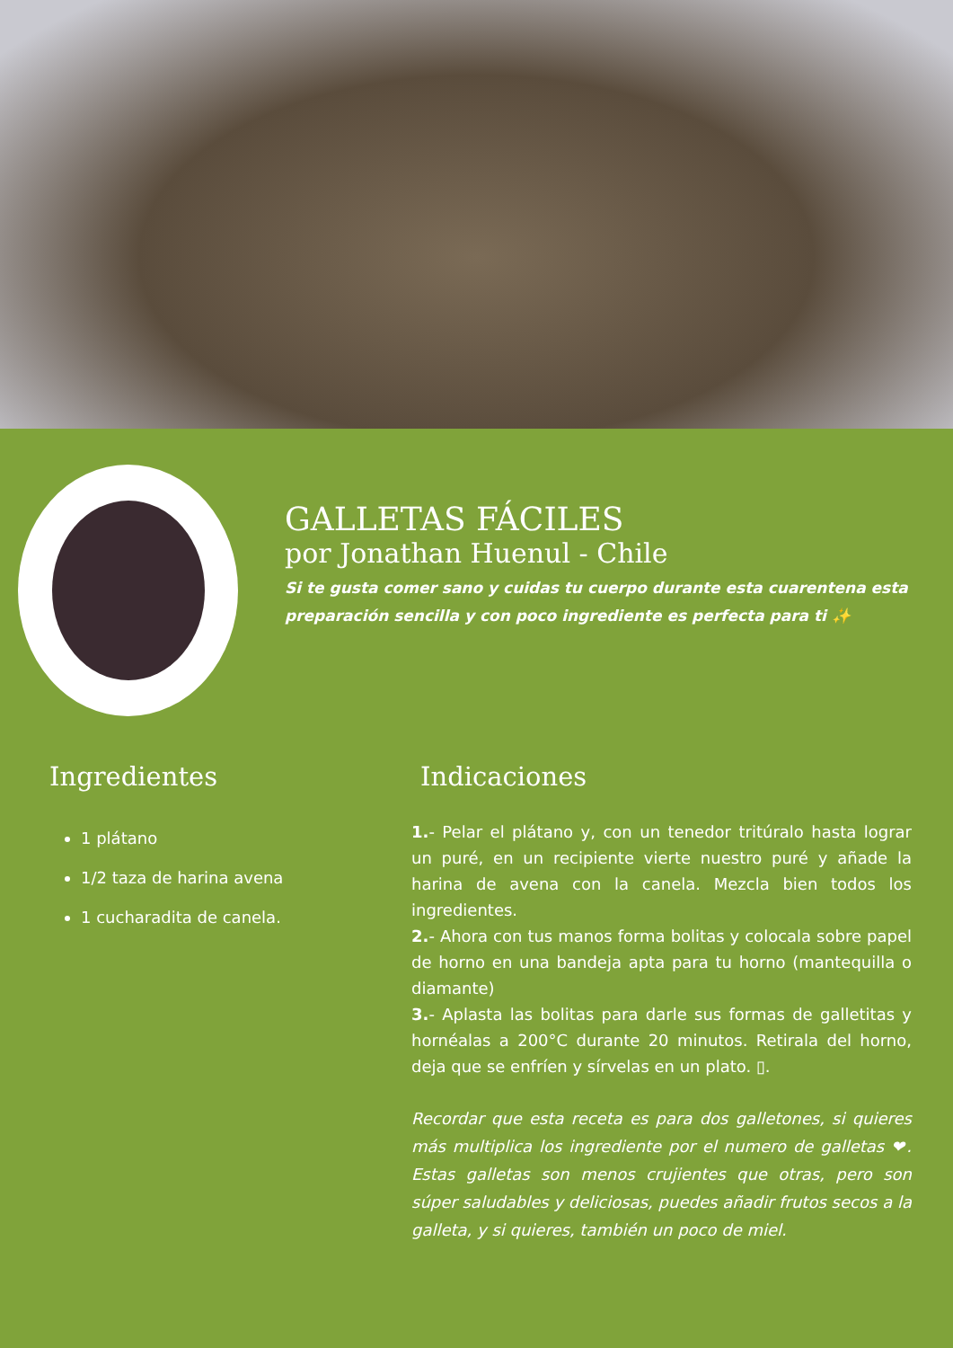GALLETAS FÁCILES
por Jonathan Huenul - Chile
Si te gusta comer sano y cuidas tu cuerpo durante esta cuarentena esta preparación sencilla y con poco ingrediente es perfecta para ti ✨
Ingredientes
1 plátano
1/2 taza de harina avena
1 cucharadita de canela.
Indicaciones
1.- Pelar el plátano y, con un tenedor tritúralo hasta lograr un puré, en un recipiente vierte nuestro puré y añade la harina de avena con la canela. Mezcla bien todos los ingredientes.
2.- Ahora con tus manos forma bolitas y colocala sobre papel de horno en una bandeja apta para tu horno (mantequilla o diamante)
3.- Aplasta las bolitas para darle sus formas de galletitas y hornéalas a 200°C durante 20 minutos. Retirala del horno, deja que se enfríen y sírvelas en un plato. ▯.
Recordar que esta receta es para dos galletones, si quieres más multiplica los ingrediente por el numero de galletas ❤. Estas galletas son menos crujientes que otras, pero son súper saludables y deliciosas, puedes añadir frutos secos a la galleta, y si quieres, también un poco de miel.